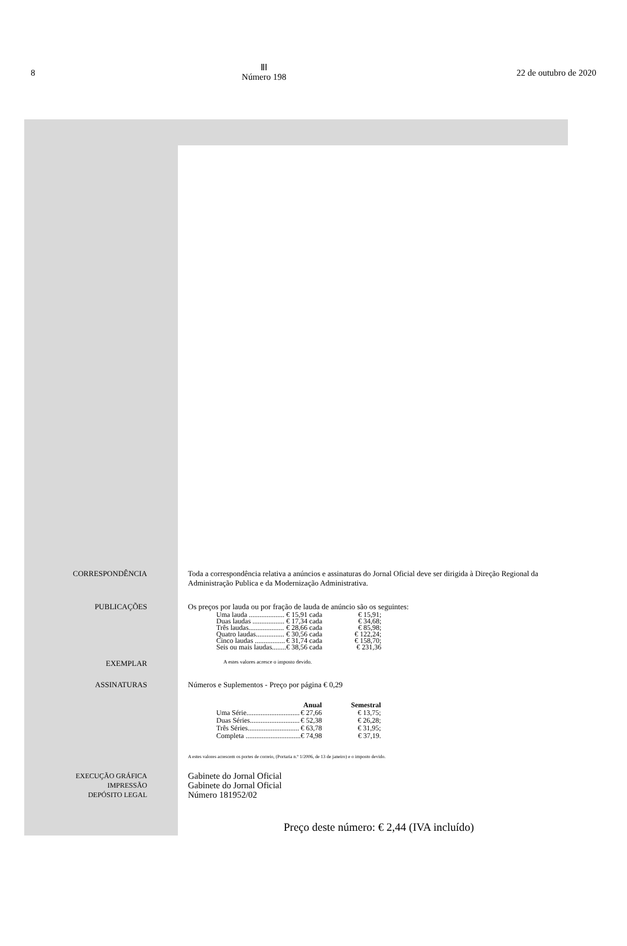8
ⅡⅠ
Número 198
22 de outubro de 2020
CORRESPONDÊNCIA Toda a correspondência relativa a anúncios e assinaturas do Jornal Oficial deve ser dirigida à Direção Regional da Administração Publica e da Modernização Administrativa.
PUBLICAÇÕES Os preços por lauda ou por fração de lauda de anúncio são os seguintes:
| Uma lauda .................... | € 15,91 cada | € 15,91; |
| Duas laudas .................. | € 17,34 cada | € 34,68; |
| Três laudas.................... | € 28,66 cada | € 85,98; |
| Quatro laudas................ | € 30,56 cada | € 122,24; |
| Cinco laudas ................. | € 31,74 cada | € 158,70; |
| Seis ou mais laudas........ | € 38,56 cada | € 231,36 |
EXEMPLAR
A estes valores acresce o imposto devido.
ASSINATURAS Números e Suplementos - Preço por página € 0,29
| | Anual | Semestral |
| --- | --- | --- |
| Uma Série.............................. | € 27,66 | € 13,75; |
| Duas Séries............................ | € 52,38 | € 26,28; |
| Três Séries............................. | € 63,78 | € 31,95; |
| Completa ............................... | € 74,98 | € 37,19. |
A estes valores acrescem os portes de correio, (Portaria n.º 1/2006, de 13 de janeiro) e o imposto devido.
EXECUÇÃO GRÁFICA
IMPRESSÃO
DEPÓSITO LEGAL
Gabinete do Jornal Oficial
Gabinete do Jornal Oficial
Número 181952/02
Preço deste número: € 2,44 (IVA incluído)